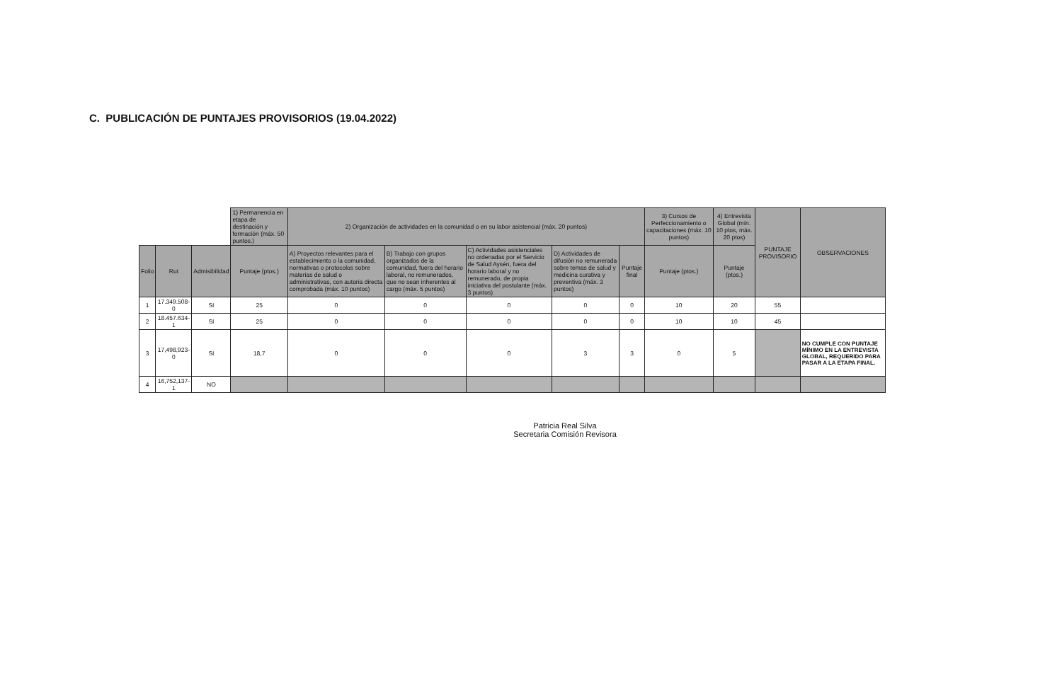C. PUBLICACIÓN DE PUNTAJES PROVISORIOS (19.04.2022)
| | | | 1) Permanencia en etapa de destinación y formación (máx. 50 puntos.) | 2) Organización de actividades en la comunidad o en su labor asistencial (máx. 20 puntos) | | | | | 3) Cursos de Perfeccionamiento o capacitaciones (máx. 10 puntos) | 4) Entrevista Global (mín. 10 ptos, máx. 20 ptos) | PUNTAJE PROVISORIO | OBSERVACIONES |
| Folio | Rut | Admisibilidad | Puntaje (ptos.) | A) Proyectos relevantes para el establecimiento o la comunidad, normativas o protocolos sobre materias de salud o administrativas, con autoria directa comprobada (máx. 10 puntos) | B) Trabajo con grupos organizados de la comunidad, fuera del horario laboral, no remunerados, que no sean inherentes al cargo (máx. 5 puntos) | C) Actividades asistenciales no ordenadas por el Servicio de Salud Aysén, fuera del horario laboral y no remunerado, de propia iniciativa del postulante (máx. 3 puntos) | D) Actividades de difusión no remunerada sobre temas de salud y medicina curativa y preventiva (máx. 3 puntos) | Puntaje final | Puntaje (ptos.) | Puntaje (ptos.) | | |
| 1 | 17.349.508-0 | SI | 25 | 0 | 0 | 0 | 0 | 0 | 10 | 20 | 55 | |
| 2 | 18.457.634-1 | SI | 25 | 0 | 0 | 0 | 0 | 0 | 10 | 10 | 45 | |
| 3 | 17,498,923-0 | SI | 18,7 | 0 | 0 | 0 | 3 | 3 | 0 | 5 | | NO CUMPLE CON PUNTAJE MÍNIMO EN LA ENTREVISTA GLOBAL, REQUERIDO PARA PASAR A LA ETAPA FINAL. |
| 4 | 16,752,137-1 | NO | | | | | | | | | | |
Patricia Real Silva
Secretaria Comisión Revisora